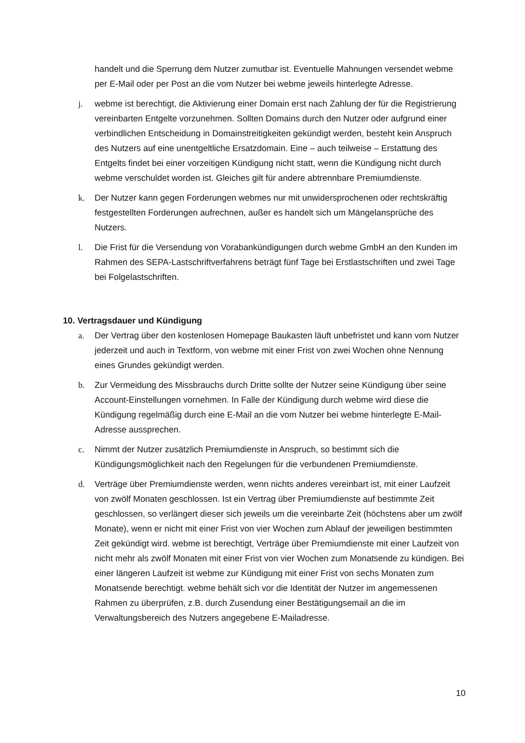handelt und die Sperrung dem Nutzer zumutbar ist. Eventuelle Mahnungen versendet webme per E-Mail oder per Post an die vom Nutzer bei webme jeweils hinterlegte Adresse.
j. webme ist berechtigt, die Aktivierung einer Domain erst nach Zahlung der für die Registrierung vereinbarten Entgelte vorzunehmen. Sollten Domains durch den Nutzer oder aufgrund einer verbindlichen Entscheidung in Domainstreitigkeiten gekündigt werden, besteht kein Anspruch des Nutzers auf eine unentgeltliche Ersatzdomain. Eine – auch teilweise – Erstattung des Entgelts findet bei einer vorzeitigen Kündigung nicht statt, wenn die Kündigung nicht durch webme verschuldet worden ist. Gleiches gilt für andere abtrennbare Premiumdienste.
k. Der Nutzer kann gegen Forderungen webmes nur mit unwidersprochenen oder rechtskräftig festgestellten Forderungen aufrechnen, außer es handelt sich um Mängelansprüche des Nutzers.
l. Die Frist für die Versendung von Vorabankündigungen durch webme GmbH an den Kunden im Rahmen des SEPA-Lastschriftverfahrens beträgt fünf Tage bei Erstlastschriften und zwei Tage bei Folgelastschriften.
10. Vertragsdauer und Kündigung
a. Der Vertrag über den kostenlosen Homepage Baukasten läuft unbefristet und kann vom Nutzer jederzeit und auch in Textform, von webme mit einer Frist von zwei Wochen ohne Nennung eines Grundes gekündigt werden.
b. Zur Vermeidung des Missbrauchs durch Dritte sollte der Nutzer seine Kündigung über seine Account-Einstellungen vornehmen. In Falle der Kündigung durch webme wird diese die Kündigung regelmäßig durch eine E-Mail an die vom Nutzer bei webme hinterlegte E-Mail-Adresse aussprechen.
c. Nimmt der Nutzer zusätzlich Premiumdienste in Anspruch, so bestimmt sich die Kündigungsmöglichkeit nach den Regelungen für die verbundenen Premiumdienste.
d. Verträge über Premiumdienste werden, wenn nichts anderes vereinbart ist, mit einer Laufzeit von zwölf Monaten geschlossen. Ist ein Vertrag über Premiumdienste auf bestimmte Zeit geschlossen, so verlängert dieser sich jeweils um die vereinbarte Zeit (höchstens aber um zwölf Monate), wenn er nicht mit einer Frist von vier Wochen zum Ablauf der jeweiligen bestimmten Zeit gekündigt wird. webme ist berechtigt, Verträge über Premiumdienste mit einer Laufzeit von nicht mehr als zwölf Monaten mit einer Frist von vier Wochen zum Monatsende zu kündigen. Bei einer längeren Laufzeit ist webme zur Kündigung mit einer Frist von sechs Monaten zum Monatsende berechtigt. webme behält sich vor die Identität der Nutzer im angemessenen Rahmen zu überprüfen, z.B. durch Zusendung einer Bestätigungsemail an die im Verwaltungsbereich des Nutzers angegebene E-Mailadresse.
10